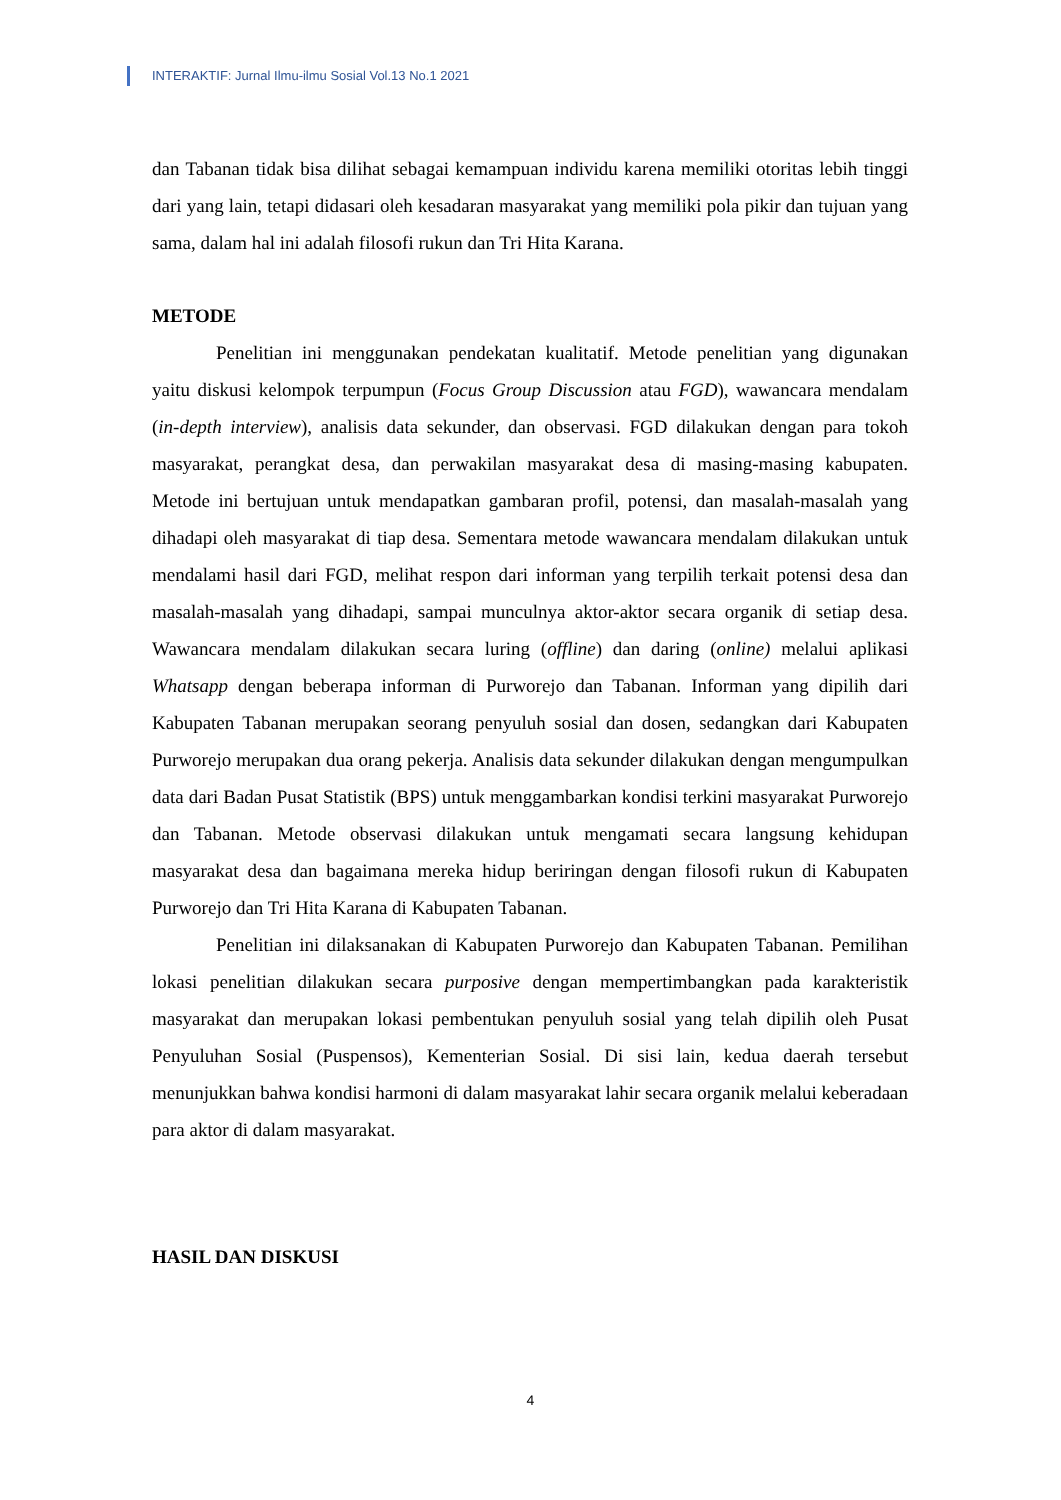INTERAKTIF: Jurnal Ilmu-ilmu Sosial Vol.13 No.1 2021
dan Tabanan tidak bisa dilihat sebagai kemampuan individu karena memiliki otoritas lebih tinggi dari yang lain, tetapi didasari oleh kesadaran masyarakat yang memiliki pola pikir dan tujuan yang sama, dalam hal ini adalah filosofi rukun dan Tri Hita Karana.
METODE
Penelitian ini menggunakan pendekatan kualitatif. Metode penelitian yang digunakan yaitu diskusi kelompok terpumpun (Focus Group Discussion atau FGD), wawancara mendalam (in-depth interview), analisis data sekunder, dan observasi. FGD dilakukan dengan para tokoh masyarakat, perangkat desa, dan perwakilan masyarakat desa di masing-masing kabupaten. Metode ini bertujuan untuk mendapatkan gambaran profil, potensi, dan masalah-masalah yang dihadapi oleh masyarakat di tiap desa. Sementara metode wawancara mendalam dilakukan untuk mendalami hasil dari FGD, melihat respon dari informan yang terpilih terkait potensi desa dan masalah-masalah yang dihadapi, sampai munculnya aktor-aktor secara organik di setiap desa. Wawancara mendalam dilakukan secara luring (offline) dan daring (online) melalui aplikasi Whatsapp dengan beberapa informan di Purworejo dan Tabanan. Informan yang dipilih dari Kabupaten Tabanan merupakan seorang penyuluh sosial dan dosen, sedangkan dari Kabupaten Purworejo merupakan dua orang pekerja. Analisis data sekunder dilakukan dengan mengumpulkan data dari Badan Pusat Statistik (BPS) untuk menggambarkan kondisi terkini masyarakat Purworejo dan Tabanan. Metode observasi dilakukan untuk mengamati secara langsung kehidupan masyarakat desa dan bagaimana mereka hidup beriringan dengan filosofi rukun di Kabupaten Purworejo dan Tri Hita Karana di Kabupaten Tabanan.
Penelitian ini dilaksanakan di Kabupaten Purworejo dan Kabupaten Tabanan. Pemilihan lokasi penelitian dilakukan secara purposive dengan mempertimbangkan pada karakteristik masyarakat dan merupakan lokasi pembentukan penyuluh sosial yang telah dipilih oleh Pusat Penyuluhan Sosial (Puspensos), Kementerian Sosial. Di sisi lain, kedua daerah tersebut menunjukkan bahwa kondisi harmoni di dalam masyarakat lahir secara organik melalui keberadaan para aktor di dalam masyarakat.
HASIL DAN DISKUSI
4